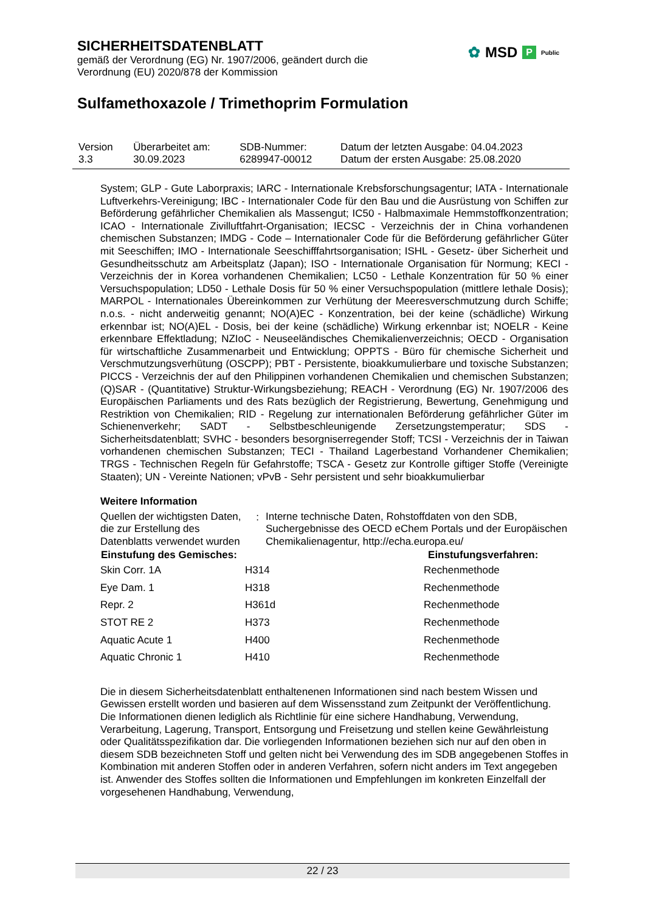SICHERHEITSDATENBLATT
gemäß der Verordnung (EG) Nr. 1907/2006, geändert durch die
Verordnung (EU) 2020/878 der Kommission
✿ MSD P Public
Sulfamethoxazole / Trimethoprim Formulation
| Version 3.3 | Überarbeitet am: 30.09.2023 | SDB-Nummer: 6289947-00012 | Datum der letzten Ausgabe: 04.04.2023 Datum der ersten Ausgabe: 25.08.2020 |
System; GLP - Gute Laborpraxis; IARC - Internationale Krebsforschungsagentur; IATA - Internationale Luftverkehrs-Vereinigung; IBC - Internationaler Code für den Bau und die Ausrüstung von Schiffen zur Beförderung gefährlicher Chemikalien als Massengut; IC50 - Halbmaximale Hemmstoffkonzentration; ICAO - Internationale Zivilluftfahrt-Organisation; IECSC - Verzeichnis der in China vorhandenen chemischen Substanzen; IMDG - Code – Internationaler Code für die Beförderung gefährlicher Güter mit Seeschiffen; IMO - Internationale Seeschifffahrtsorganisation; ISHL - Gesetz- über Sicherheit und Gesundheitsschutz am Arbeitsplatz (Japan); ISO - Internationale Organisation für Normung; KECI - Verzeichnis der in Korea vorhandenen Chemikalien; LC50 - Lethale Konzentration für 50 % einer Versuchspopulation; LD50 - Lethale Dosis für 50 % einer Versuchspopulation (mittlere lethale Dosis); MARPOL - Internationales Übereinkommen zur Verhütung der Meeresverschmutzung durch Schiffe; n.o.s. - nicht anderweitig genannt; NO(A)EC - Konzentration, bei der keine (schädliche) Wirkung erkennbar ist; NO(A)EL - Dosis, bei der keine (schädliche) Wirkung erkennbar ist; NOELR - Keine erkennbare Effektladung; NZIoC - Neuseeländisches Chemikalienverzeichnis; OECD - Organisation für wirtschaftliche Zusammenarbeit und Entwicklung; OPPTS - Büro für chemische Sicherheit und Verschmutzungsverhütung (OSCPP); PBT - Persistente, bioakkumulierbare und toxische Substanzen; PICCS - Verzeichnis der auf den Philippinen vorhandenen Chemikalien und chemischen Substanzen; (Q)SAR - (Quantitative) Struktur-Wirkungsbeziehung; REACH - Verordnung (EG) Nr. 1907/2006 des Europäischen Parliaments und des Rats bezüglich der Registrierung, Bewertung, Genehmigung und Restriktion von Chemikalien; RID - Regelung zur internationalen Beförderung gefährlicher Güter im Schienenverkehr; SADT - Selbstbeschleunigende Zersetzungstemperatur; SDS - Sicherheitsdatenblatt; SVHC - besonders besorgniserregender Stoff; TCSI - Verzeichnis der in Taiwan vorhandenen chemischen Substanzen; TECI - Thailand Lagerbestand Vorhandener Chemikalien; TRGS - Technischen Regeln für Gefahrstoffe; TSCA - Gesetz zur Kontrolle giftiger Stoffe (Vereinigte Staaten); UN - Vereinte Nationen; vPvB - Sehr persistent und sehr bioakkumulierbar
Weitere Information
| Quellen der wichtigsten Daten, die zur Erstellung des Datenblatts verwendet wurden | : | Interne technische Daten, Rohstoffdaten von den SDB, Suchergebnisse des OECD eChem Portals und der Europäischen Chemikalienagentur, http://echa.europa.eu/ |
| Einstufung des Gemisches: | | Einstufungsverfahren: |
| --- | --- | --- |
| Skin Corr. 1A | H314 | Rechenmethode |
| Eye Dam. 1 | H318 | Rechenmethode |
| Repr. 2 | H361d | Rechenmethode |
| STOT RE 2 | H373 | Rechenmethode |
| Aquatic Acute 1 | H400 | Rechenmethode |
| Aquatic Chronic 1 | H410 | Rechenmethode |
Die in diesem Sicherheitsdatenblatt enthaltenenen Informationen sind nach bestem Wissen und Gewissen erstellt worden und basieren auf dem Wissensstand zum Zeitpunkt der Veröffentlichung. Die Informationen dienen lediglich als Richtlinie für eine sichere Handhabung, Verwendung, Verarbeitung, Lagerung, Transport, Entsorgung und Freisetzung und stellen keine Gewährleistung oder Qualitätsspezifikation dar. Die vorliegenden Informationen beziehen sich nur auf den oben in diesem SDB bezeichneten Stoff und gelten nicht bei Verwendung des im SDB angegebenen Stoffes in Kombination mit anderen Stoffen oder in anderen Verfahren, sofern nicht anders im Text angegeben ist. Anwender des Stoffes sollten die Informationen und Empfehlungen im konkreten Einzelfall der vorgesehenen Handhabung, Verwendung,
22 / 23